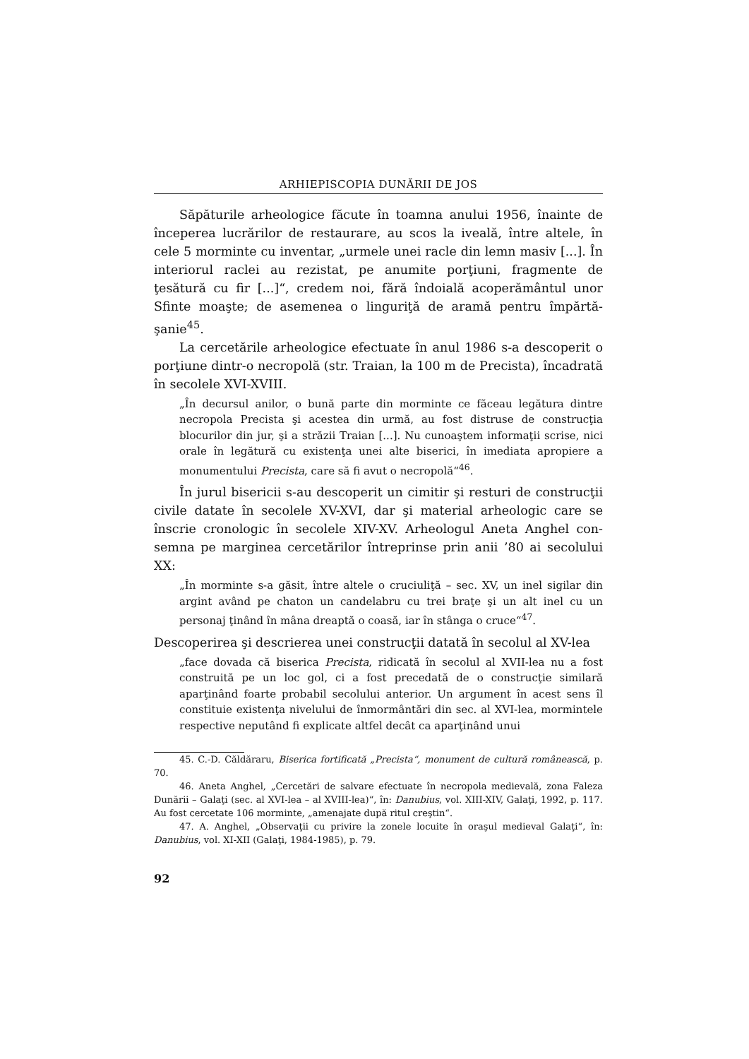ARHIEPISCOPIA DUNĂRII DE JOS
Săpăturile arheologice făcute în toamna anului 1956, înainte de începerea lucrărilor de restaurare, au scos la iveală, între altele, în cele 5 morminte cu inventar, „urmele unei racle din lemn masiv [...]. În interiorul raclei au rezistat, pe anumite porţiuni, fragmente de ţesătură cu fir [...]“, credem noi, fără îndoială acoperământul unor Sfinte moaşte; de asemenea o linguriţă de aramă pentru împărtă­şanie<sup>45</sup>.
La cercetările arheologice efectuate în anul 1986 s-a descoperit o porţiune dintr-o necropolă (str. Traian, la 100 m de Precista), încadra­tă în secolele XVI-XVIII.
„În decursul anilor, o bună parte din morminte ce făceau legătura dintre necropola Precista şi acestea din urmă, au fost distruse de construcţia blocurilor din jur, şi a străzii Traian [...]. Nu cunoaştem informaţii scrise, nici orale în legătură cu existenţa unei alte biserici, în imediata apropie­re a monumentului Precista, care să fi avut o necropolă“<sup>46</sup>.
În jurul bisericii s-au descoperit un cimitir şi resturi de construc­ţii civile datate în secolele XV-XVI, dar şi material arheologic care se înscrie cronologic în secolele XIV-XV. Arheologul Aneta Anghel con­semna pe marginea cercetărilor întreprinse prin anii ’80 ai seco­lului XX:
„În morminte s-a găsit, între altele o cruciuliţă – sec. XV, un inel sigilar din argint având pe chaton un candelabru cu trei braţe şi un alt inel cu un personaj ţinând în mâna dreaptă o coasă, iar în stânga o cruce“<sup>47</sup>.
Descoperirea şi descrierea unei construcţii datată în secolul al XV-lea
„face dovada că biserica Precista, ridicată în secolul al XVII-lea nu a fost construită pe un loc gol, ci a fost precedată de o construcţie similară aparţinând foarte probabil secolului anterior. Un argument în acest sens îl constituie existenţa nivelului de înmormântări din sec. al XVI-lea, mor­mintele respective neputând fi explicate altfel decât ca aparţinând unui
45. C.-D. Căldăraru, Biserica fortificată „Precista“, monument de cultură româ­nească, p. 70.
46. Aneta Anghel, „Cercetări de salvare efectuate în necropola medievală, zona Faleza Dunării – Galaţi (sec. al XVI-lea – al XVIII-lea)“, în: Danubius, vol. XIII-XIV, Galaţi, 1992, p. 117. Au fost cercetate 106 morminte, „amenajate după ritul creştin“.
47. A. Anghel, „Observaţii cu privire la zonele locuite în oraşul medieval Galaţi“, în: Danubius, vol. XI-XII (Galaţi, 1984-1985), p. 79.
92